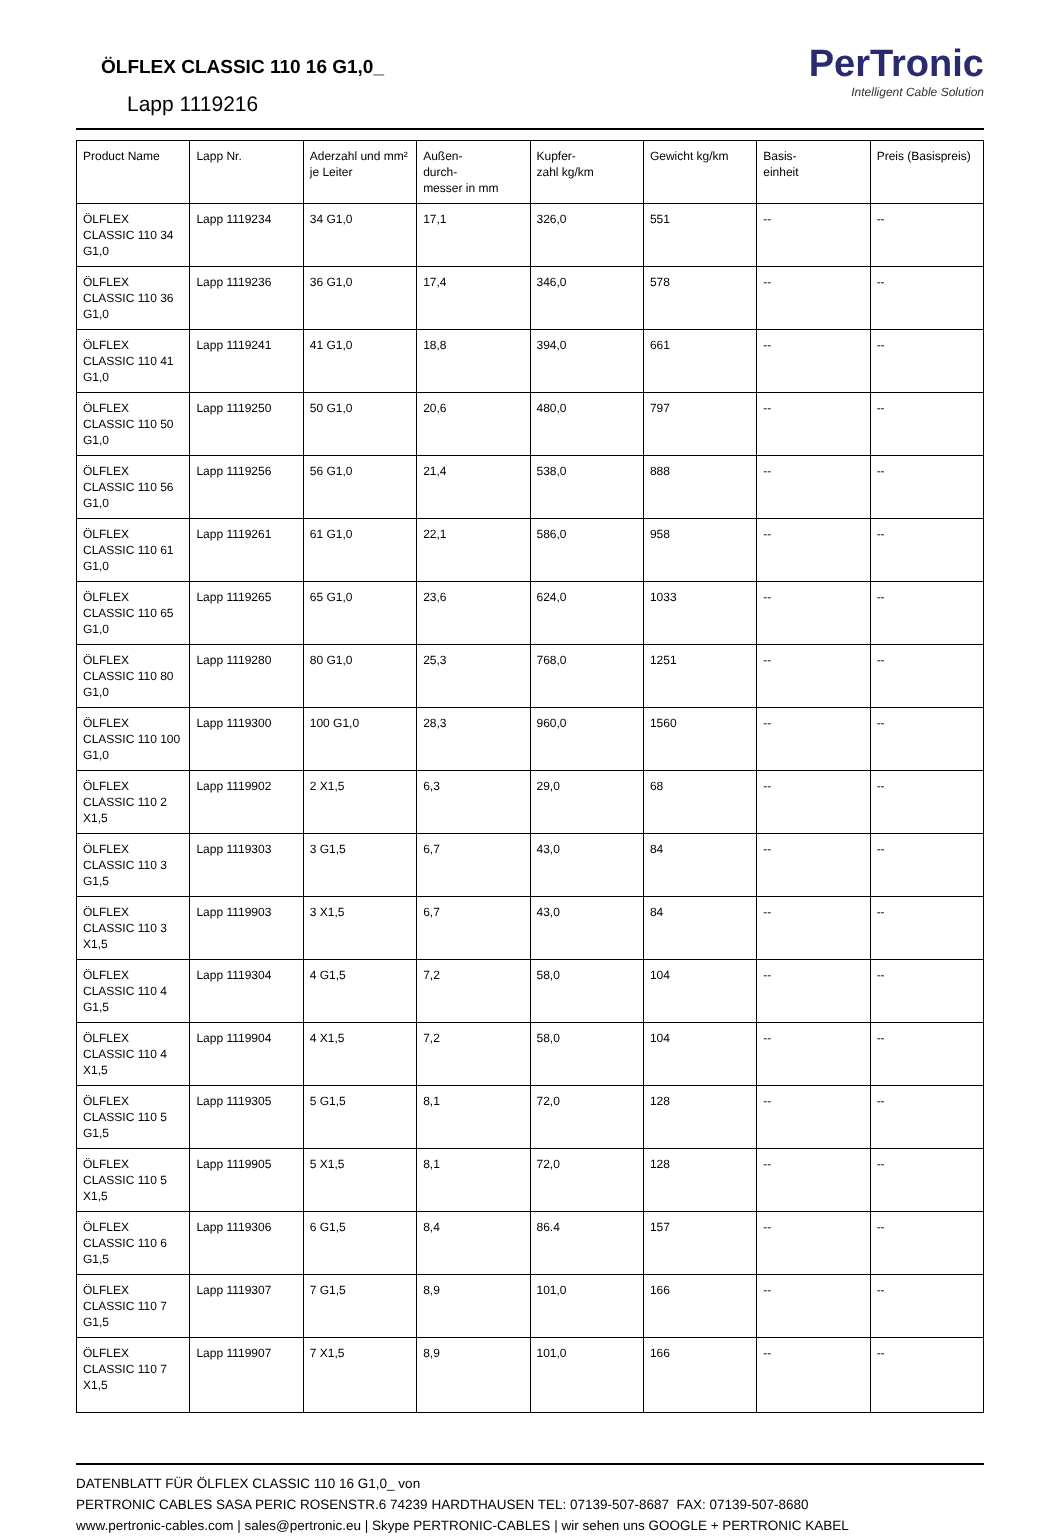ÖLFLEX CLASSIC 110 16 G1,0_
Lapp 1119216
PerTronic
Intelligent Cable Solution
| Product Name | Lapp Nr. | Aderzahl und mm² je Leiter | Außen- durch- messer in mm | Kupfer- zahl kg/km | Gewicht kg/km | Basis- einheit | Preis (Basispreis) |
| --- | --- | --- | --- | --- | --- | --- | --- |
| ÖLFLEX CLASSIC 110 34 G1,0 | Lapp 1119234 | 34 G1,0 | 17,1 | 326,0 | 551 | -- | -- |
| ÖLFLEX CLASSIC 110 36 G1,0 | Lapp 1119236 | 36 G1,0 | 17,4 | 346,0 | 578 | -- | -- |
| ÖLFLEX CLASSIC 110 41 G1,0 | Lapp 1119241 | 41 G1,0 | 18,8 | 394,0 | 661 | -- | -- |
| ÖLFLEX CLASSIC 110 50 G1,0 | Lapp 1119250 | 50 G1,0 | 20,6 | 480,0 | 797 | -- | -- |
| ÖLFLEX CLASSIC 110 56 G1,0 | Lapp 1119256 | 56 G1,0 | 21,4 | 538,0 | 888 | -- | -- |
| ÖLFLEX CLASSIC 110 61 G1,0 | Lapp 1119261 | 61 G1,0 | 22,1 | 586,0 | 958 | -- | -- |
| ÖLFLEX CLASSIC 110 65 G1,0 | Lapp 1119265 | 65 G1,0 | 23,6 | 624,0 | 1033 | -- | -- |
| ÖLFLEX CLASSIC 110 80 G1,0 | Lapp 1119280 | 80 G1,0 | 25,3 | 768,0 | 1251 | -- | -- |
| ÖLFLEX CLASSIC 110 100 G1,0 | Lapp 1119300 | 100 G1,0 | 28,3 | 960,0 | 1560 | -- | -- |
| ÖLFLEX CLASSIC 110 2 X1,5 | Lapp 1119902 | 2 X1,5 | 6,3 | 29,0 | 68 | -- | -- |
| ÖLFLEX CLASSIC 110 3 G1,5 | Lapp 1119303 | 3 G1,5 | 6,7 | 43,0 | 84 | -- | -- |
| ÖLFLEX CLASSIC 110 3 X1,5 | Lapp 1119903 | 3 X1,5 | 6,7 | 43,0 | 84 | -- | -- |
| ÖLFLEX CLASSIC 110 4 G1,5 | Lapp 1119304 | 4 G1,5 | 7,2 | 58,0 | 104 | -- | -- |
| ÖLFLEX CLASSIC 110 4 X1,5 | Lapp 1119904 | 4 X1,5 | 7,2 | 58,0 | 104 | -- | -- |
| ÖLFLEX CLASSIC 110 5 G1,5 | Lapp 1119305 | 5 G1,5 | 8,1 | 72,0 | 128 | -- | -- |
| ÖLFLEX CLASSIC 110 5 X1,5 | Lapp 1119905 | 5 X1,5 | 8,1 | 72,0 | 128 | -- | -- |
| ÖLFLEX CLASSIC 110 6 G1,5 | Lapp 1119306 | 6 G1,5 | 8,4 | 86.4 | 157 | -- | -- |
| ÖLFLEX CLASSIC 110 7 G1,5 | Lapp 1119307 | 7 G1,5 | 8,9 | 101,0 | 166 | -- | -- |
| ÖLFLEX CLASSIC 110 7 X1,5 | Lapp 1119907 | 7 X1,5 | 8,9 | 101,0 | 166 | -- | -- |
DATENBLATT FÜR ÖLFLEX CLASSIC 110 16 G1,0_ von
PERTRONIC CABLES SASA PERIC ROSENSTR.6 74239 HARDTHAUSEN TEL: 07139-507-8687 FAX: 07139-507-8680
www.pertronic-cables.com | sales@pertronic.eu | Skype PERTRONIC-CABLES | wir sehen uns GOOGLE + PERTRONIC KABEL